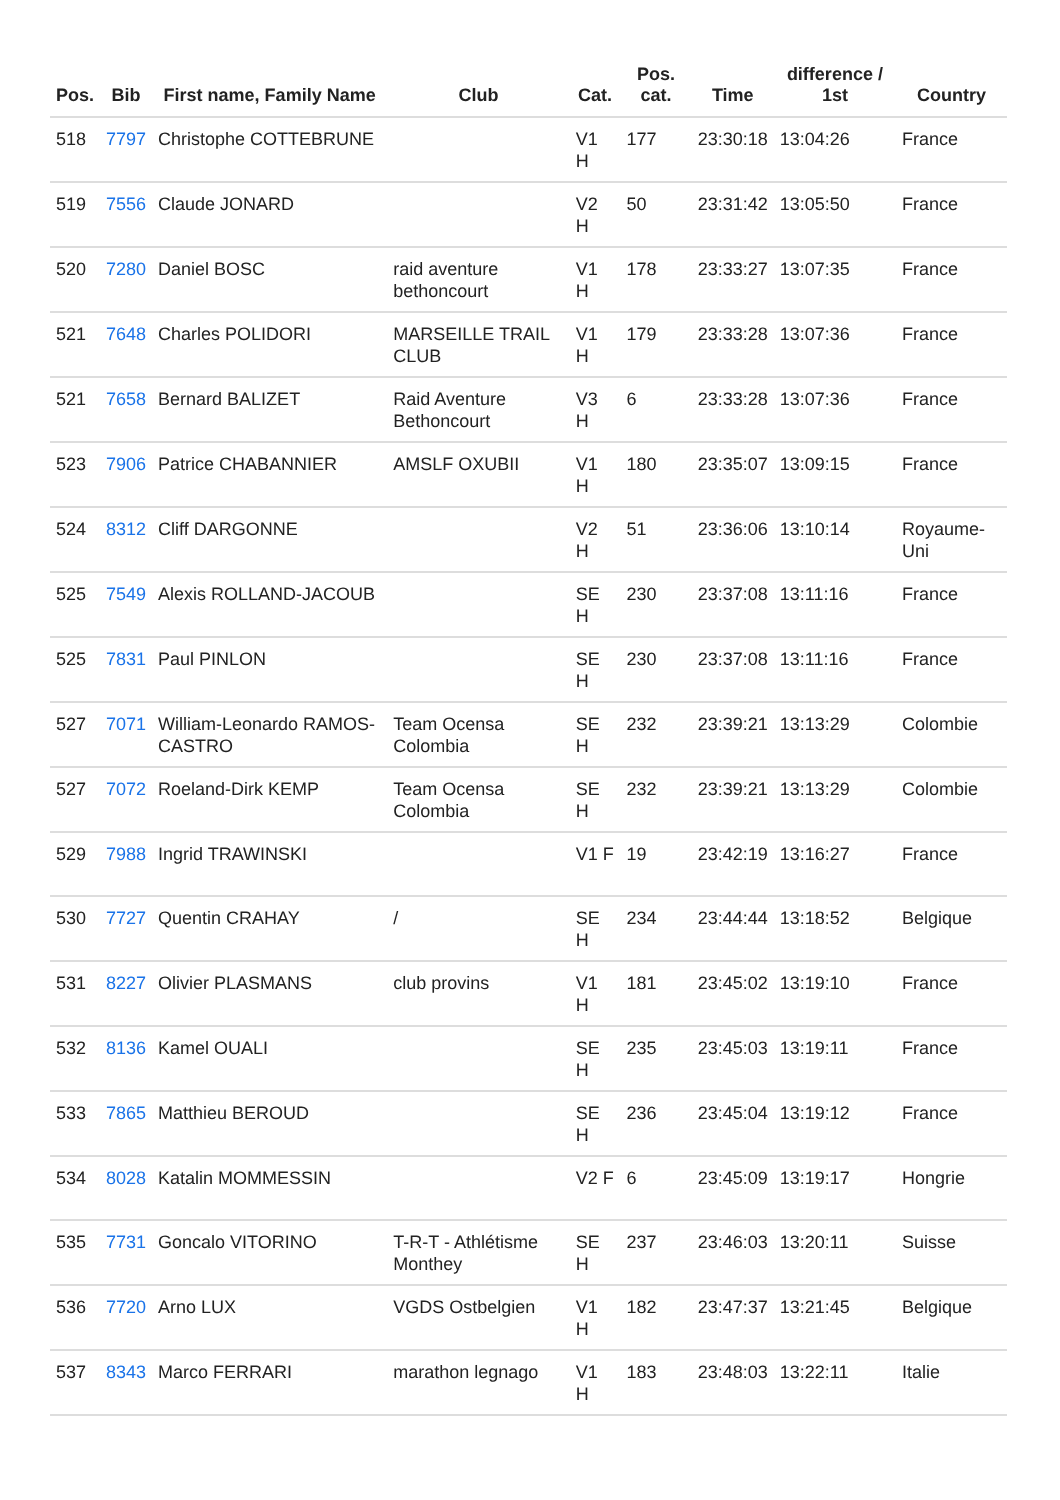| Pos. | Bib | First name, Family Name | Club | Cat. | Pos. cat. | Time | difference / 1st | Country |
| --- | --- | --- | --- | --- | --- | --- | --- | --- |
| 518 | 7797 | Christophe COTTEBRUNE | | V1 H | 177 | 23:30:18 | 13:04:26 | France |
| 519 | 7556 | Claude JONARD | | V2 H | 50 | 23:31:42 | 13:05:50 | France |
| 520 | 7280 | Daniel BOSC | raid aventure bethoncourt | V1 H | 178 | 23:33:27 | 13:07:35 | France |
| 521 | 7648 | Charles POLIDORI | MARSEILLE TRAIL CLUB | V1 H | 179 | 23:33:28 | 13:07:36 | France |
| 521 | 7658 | Bernard BALIZET | Raid Aventure Bethoncourt | V3 H | 6 | 23:33:28 | 13:07:36 | France |
| 523 | 7906 | Patrice CHABANNIER | AMSLF OXUBII | V1 H | 180 | 23:35:07 | 13:09:15 | France |
| 524 | 8312 | Cliff DARGONNE | | V2 H | 51 | 23:36:06 | 13:10:14 | Royaume-Uni |
| 525 | 7549 | Alexis ROLLAND-JACOUB | | SE H | 230 | 23:37:08 | 13:11:16 | France |
| 525 | 7831 | Paul PINLON | | SE H | 230 | 23:37:08 | 13:11:16 | France |
| 527 | 7071 | William-Leonardo RAMOS-CASTRO | Team Ocensa Colombia | SE H | 232 | 23:39:21 | 13:13:29 | Colombie |
| 527 | 7072 | Roeland-Dirk KEMP | Team Ocensa Colombia | SE H | 232 | 23:39:21 | 13:13:29 | Colombie |
| 529 | 7988 | Ingrid TRAWINSKI | | V1 F | 19 | 23:42:19 | 13:16:27 | France |
| 530 | 7727 | Quentin CRAHAY | / | SE H | 234 | 23:44:44 | 13:18:52 | Belgique |
| 531 | 8227 | Olivier PLASMANS | club provins | V1 H | 181 | 23:45:02 | 13:19:10 | France |
| 532 | 8136 | Kamel OUALI | | SE H | 235 | 23:45:03 | 13:19:11 | France |
| 533 | 7865 | Matthieu BEROUD | | SE H | 236 | 23:45:04 | 13:19:12 | France |
| 534 | 8028 | Katalin MOMMESSIN | | V2 F | 6 | 23:45:09 | 13:19:17 | Hongrie |
| 535 | 7731 | Goncalo VITORINO | T-R-T - Athlétisme Monthey | SE H | 237 | 23:46:03 | 13:20:11 | Suisse |
| 536 | 7720 | Arno LUX | VGDS Ostbelgien | V1 H | 182 | 23:47:37 | 13:21:45 | Belgique |
| 537 | 8343 | Marco FERRARI | marathon legnago | V1 H | 183 | 23:48:03 | 13:22:11 | Italie |